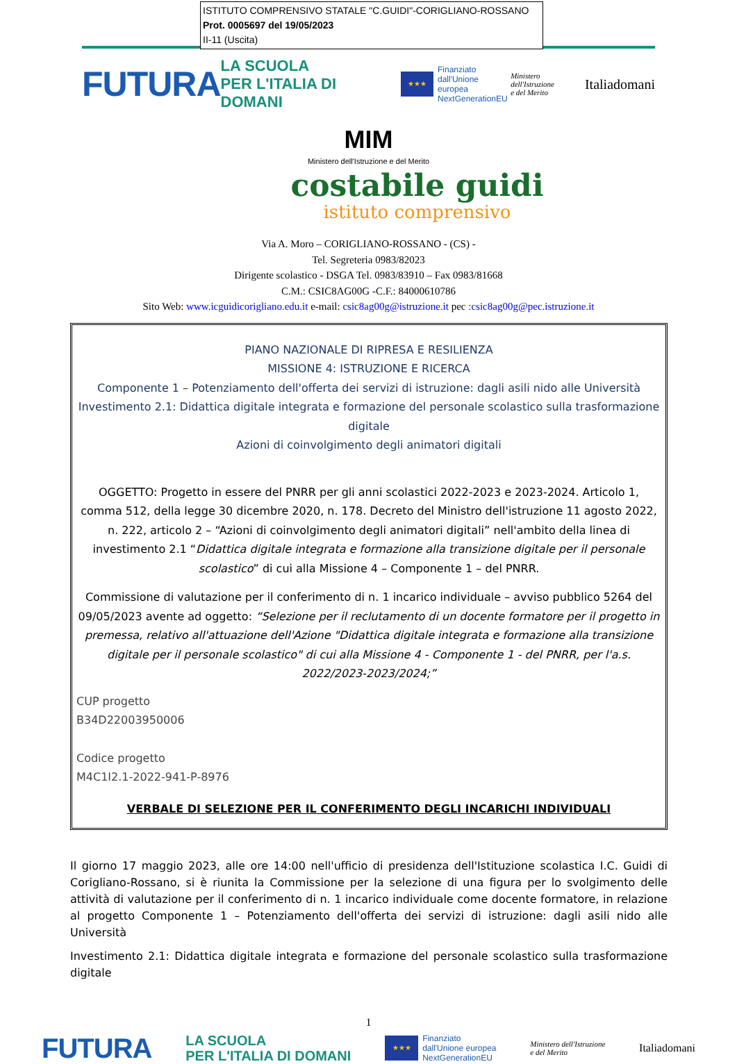ISTITUTO COMPRENSIVO STATALE "C.GUIDI"-CORIGLIANO-ROSSANO
Prot. 0005697 del 19/05/2023
II-11 (Uscita)
FUTURA LA SCUOLA
PER L'ITALIA DI DOMANI ★★★ Finanziato
dall'Unione europea
NextGenerationEU Ministero dell'Istruzione
e del Merito Italiadomani
MIM
Ministero dell'Istruzione e del Merito
costabile guidi
istituto comprensivo
Via A. Moro – CORIGLIANO-ROSSANO - (CS) -
Tel. Segreteria 0983/82023
Dirigente scolastico - DSGA Tel. 0983/83910 – Fax 0983/81668
C.M.: CSIC8AG00G -C.F.: 84000610786
Sito Web: www.icguidicorigliano.edu.it e-mail: csic8ag00g@istruzione.it pec :csic8ag00g@pec.istruzione.it
PIANO NAZIONALE DI RIPRESA E RESILIENZA
MISSIONE 4: ISTRUZIONE E RICERCA
Componente 1 – Potenziamento dell'offerta dei servizi di istruzione: dagli asili nido alle Università
Investimento 2.1: Didattica digitale integrata e formazione del personale scolastico sulla trasformazione digitale
Azioni di coinvolgimento degli animatori digitali
OGGETTO: Progetto in essere del PNRR per gli anni scolastici 2022-2023 e 2023-2024. Articolo 1, comma 512, della legge 30 dicembre 2020, n. 178. Decreto del Ministro dell'istruzione 11 agosto 2022, n. 222, articolo 2 – “Azioni di coinvolgimento degli animatori digitali” nell'ambito della linea di investimento 2.1 “Didattica digitale integrata e formazione alla transizione digitale per il personale scolastico” di cui alla Missione 4 – Componente 1 – del PNRR.
Commissione di valutazione per il conferimento di n. 1 incarico individuale – avviso pubblico 5264 del 09/05/2023 avente ad oggetto: “Selezione per il reclutamento di un docente formatore per il progetto in premessa, relativo all'attuazione dell'Azione "Didattica digitale integrata e formazione alla transizione digitale per il personale scolastico" di cui alla Missione 4 - Componente 1 - del PNRR, per l'a.s. 2022/2023-2023/2024;”
CUP progetto
B34D22003950006
Codice progetto
M4C1I2.1-2022-941-P-8976
VERBALE DI SELEZIONE PER IL CONFERIMENTO DEGLI INCARICHI INDIVIDUALI
Il giorno 17 maggio 2023, alle ore 14:00 nell'ufficio di presidenza dell'Istituzione scolastica I.C. Guidi di Corigliano-Rossano, si è riunita la Commissione per la selezione di una figura per lo svolgimento delle attività di valutazione per il conferimento di n. 1 incarico individuale come docente formatore, in relazione al progetto Componente 1 – Potenziamento dell'offerta dei servizi di istruzione: dagli asili nido alle Università
Investimento 2.1: Didattica digitale integrata e formazione del personale scolastico sulla trasformazione digitale
1
FUTURA LA SCUOLA
PER L'ITALIA DI DOMANI ★★★ Finanziato
dall'Unione europea
NextGenerationEU Ministero dell'Istruzione
e del Merito Italiadomani